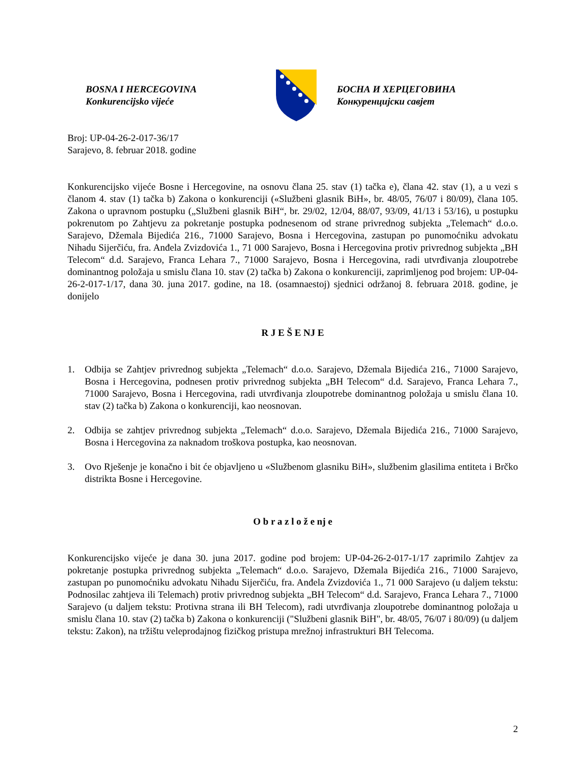BOSNA I HERCEGOVINA
Konkurencijsko vijeće
БОСНА И ХЕРЦЕГОВИНА
Конкуренцијски савјет
Broj: UP-04-26-2-017-36/17
Sarajevo, 8. februar 2018. godine
Konkurencijsko vijeće Bosne i Hercegovine, na osnovu člana 25. stav (1) tačka e), člana 42. stav (1), a u vezi s članom 4. stav (1) tačka b) Zakona o konkurenciji («Službeni glasnik BiH», br. 48/05, 76/07 i 80/09), člana 105. Zakona o upravnom postupku („Službeni glasnik BiH“, br. 29/02, 12/04, 88/07, 93/09, 41/13 i 53/16), u postupku pokrenutom po Zahtjevu za pokretanje postupka podnesenom od strane privrednog subjekta „Telemach“ d.o.o. Sarajevo, Džemala Bijedića 216., 71000 Sarajevo, Bosna i Hercegovina, zastupan po punomoćniku advokatu Nihadu Sijerčiću, fra. Anđela Zvizdovića 1., 71 000 Sarajevo, Bosna i Hercegovina protiv privrednog subjekta „BH Telecom“ d.d. Sarajevo, Franca Lehara 7., 71000 Sarajevo, Bosna i Hercegovina, radi utvrđivanja zloupotrebe dominantnog položaja u smislu člana 10. stav (2) tačka b) Zakona o konkurenciji, zaprimljenog pod brojem: UP-04-26-2-017-1/17, dana 30. juna 2017. godine, na 18. (osamnaestoj) sjednici održanoj 8. februara 2018. godine, je donijelo
R J E Š E NJ E
1. Odbija se Zahtjev privrednog subjekta „Telemach“ d.o.o. Sarajevo, Džemala Bijedića 216., 71000 Sarajevo, Bosna i Hercegovina, podnesen protiv privrednog subjekta „BH Telecom“ d.d. Sarajevo, Franca Lehara 7., 71000 Sarajevo, Bosna i Hercegovina, radi utvrđivanja zloupotrebe dominantnog položaja u smislu člana 10. stav (2) tačka b) Zakona o konkurenciji, kao neosnovan.
2. Odbija se zahtjev privrednog subjekta „Telemach“ d.o.o. Sarajevo, Džemala Bijedića 216., 71000 Sarajevo, Bosna i Hercegovina za naknadom troškova postupka, kao neosnovan.
3. Ovo Rješenje je konačno i bit će objavljeno u «Službenom glasniku BiH», službenim glasilima entiteta i Brčko distrikta Bosne i Hercegovine.
O b r a z l o ž e nj e
Konkurencijsko vijeće je dana 30. juna 2017. godine pod brojem: UP-04-26-2-017-1/17 zaprimilo Zahtjev za pokretanje postupka privrednog subjekta „Telemach“ d.o.o. Sarajevo, Džemala Bijedića 216., 71000 Sarajevo, zastupan po punomoćniku advokatu Nihadu Sijerčiću, fra. Anđela Zvizdovića 1., 71 000 Sarajevo (u daljem tekstu: Podnosilac zahtjeva ili Telemach) protiv privrednog subjekta „BH Telecom“ d.d. Sarajevo, Franca Lehara 7., 71000 Sarajevo (u daljem tekstu: Protivna strana ili BH Telecom), radi utvrđivanja zloupotrebe dominantnog položaja u smislu člana 10. stav (2) tačka b) Zakona o konkurenciji ("Službeni glasnik BiH", br. 48/05, 76/07 i 80/09) (u daljem tekstu: Zakon), na tržištu veleprodajnog fizičkog pristupa mrežnoj infrastrukturi BH Telecoma.
2